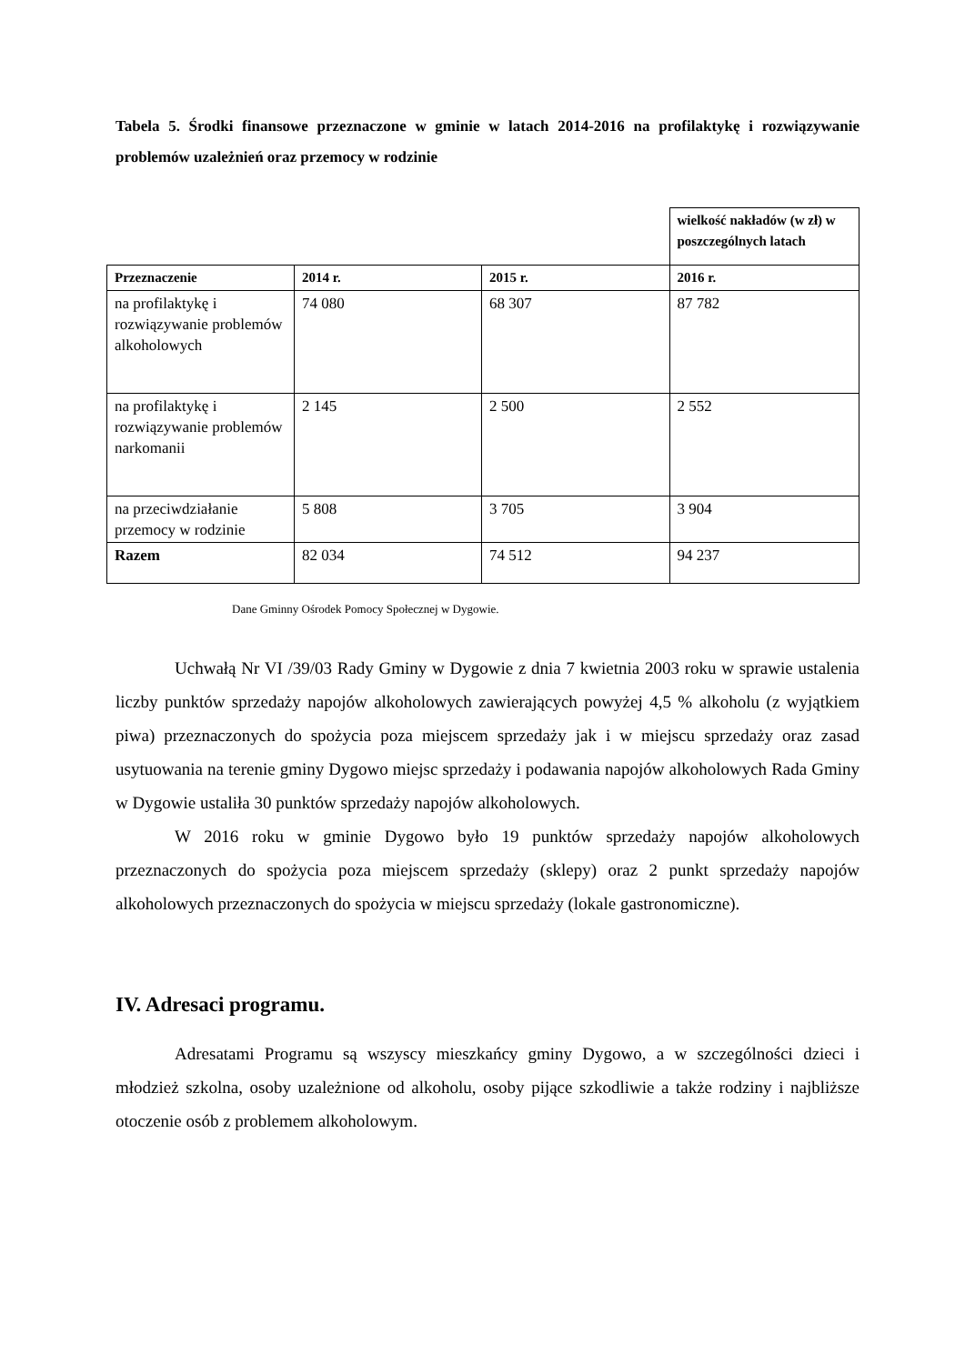Tabela 5. Środki finansowe przeznaczone w gminie w latach 2014-2016 na profilaktykę i rozwiązywanie problemów uzależnień oraz przemocy w rodzinie
| | | | wielkość nakładów (w zł) w poszczególnych latach |
| Przeznaczenie | 2014 r. | 2015 r. | 2016 r. |
| na profilaktykę i rozwiązywanie problemów alkoholowych | 74 080 | 68 307 | 87 782 |
| na profilaktykę i rozwiązywanie problemów narkomanii | 2 145 | 2 500 | 2 552 |
| na przeciwdziałanie przemocy w rodzinie | 5 808 | 3 705 | 3 904 |
| Razem | 82 034 | 74 512 | 94 237 |
Dane Gminny Ośrodek Pomocy Społecznej w Dygowie.
Uchwałą Nr VI /39/03 Rady Gminy w Dygowie z dnia 7 kwietnia 2003 roku w sprawie ustalenia liczby punktów sprzedaży napojów alkoholowych zawierających powyżej 4,5 % alkoholu (z wyjątkiem piwa) przeznaczonych do spożycia poza miejscem sprzedaży jak i w miejscu sprzedaży oraz zasad usytuowania na terenie gminy Dygowo miejsc sprzedaży i podawania napojów alkoholowych Rada Gminy w Dygowie ustaliła 30 punktów sprzedaży napojów alkoholowych.
W 2016 roku w gminie Dygowo było 19 punktów sprzedaży napojów alkoholowych przeznaczonych do spożycia poza miejscem sprzedaży (sklepy) oraz 2 punkt sprzedaży napojów alkoholowych przeznaczonych do spożycia w miejscu sprzedaży (lokale gastronomiczne).
IV. Adresaci programu.
Adresatami Programu są wszyscy mieszkańcy gminy Dygowo, a w szczególności dzieci i młodzież szkolna, osoby uzależnione od alkoholu, osoby pijące szkodliwie a także rodziny i najbliższe otoczenie osób z problemem alkoholowym.